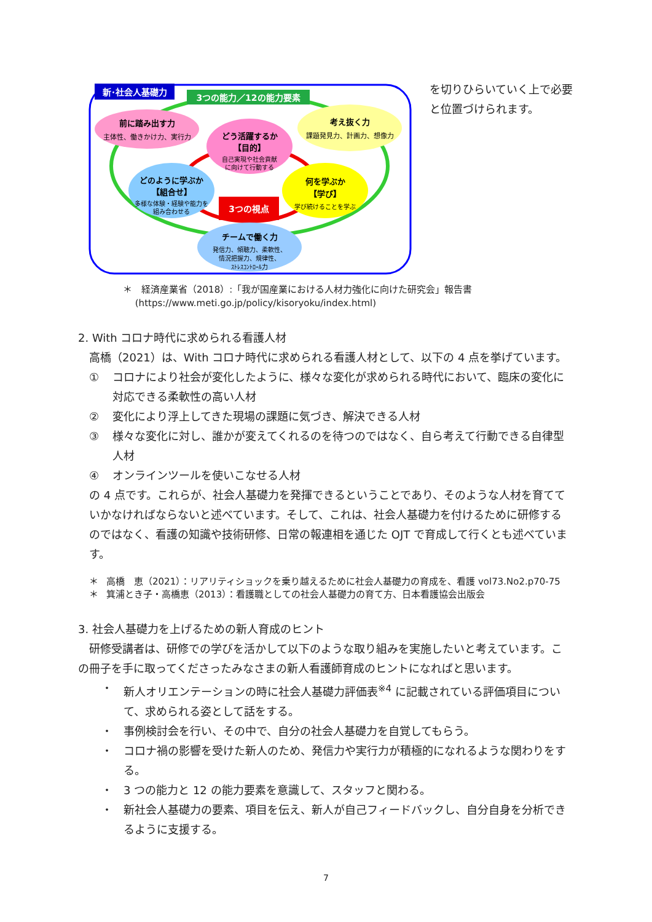新･社会人基礎力
3つの能力／12の能力要素
前に踏み出す力
主体性、働きかけ力、実行力
考え抜く力
課題発見力、計画力、想像力
どう活躍するか
【目的】
自己実現や社会貢献
に向けて行動する
どのように学ぶか
【組合せ】
多様な体験・経験や能力を
組み合わせる
何を学ぶか
【学び】
学び続けることを学ぶ
3つの視点
チームで働く力
発信力、傾聴力、柔軟性、
情況把握力、規律性、
ｽﾄﾚｽｺﾝﾄﾛｰﾙ力
を切りひらいていく上で必要と位置づけられます。
＊　経済産業省（2018）:「我が国産業における人材力強化に向けた研究会」報告書
　 (https://www.meti.go.jp/policy/kisoryoku/index.html)
2. With コロナ時代に求められる看護人材
　高橋（2021）は、With コロナ時代に求められる看護人材として、以下の 4 点を挙げています。
① コロナにより社会が変化したように、様々な変化が求められる時代において、臨床の変化に対応できる柔軟性の高い人材
② 変化により浮上してきた現場の課題に気づき、解決できる人材
③ 様々な変化に対し、誰かが変えてくれるのを待つのではなく、自ら考えて行動できる自律型人材
④ オンラインツールを使いこなせる人材
の 4 点です。これらが、社会人基礎力を発揮できるということであり、そのような人材を育てていかなければならないと述べています。そして、これは、社会人基礎力を付けるために研修するのではなく、看護の知識や技術研修、日常の報連相を通じた OJT で育成して行くとも述べています。
＊ 高橋　恵（2021）：リアリティショックを乗り越えるために社会人基礎力の育成を、看護 vol73.No2.p70-75
＊ 箕浦とき子・高橋恵（2013）：看護職としての社会人基礎力の育て方、日本看護協会出版会
3. 社会人基礎力を上げるための新人育成のヒント
　研修受講者は、研修での学びを活かして以下のような取り組みを実施したいと考えています。この冊子を手に取ってくださったみなさまの新人看護師育成のヒントになればと思います。
・ 新人オリエンテーションの時に社会人基礎力評価表<sup>※4</sup> に記載されている評価項目について、求められる姿として話をする。
・ 事例検討会を行い、その中で、自分の社会人基礎力を自覚してもらう。
・ コロナ禍の影響を受けた新人のため、発信力や実行力が積極的になれるような関わりをする。
・ 3 つの能力と 12 の能力要素を意識して、スタッフと関わる。
・ 新社会人基礎力の要素、項目を伝え、新人が自己フィードバックし、自分自身を分析できるように支援する。
7